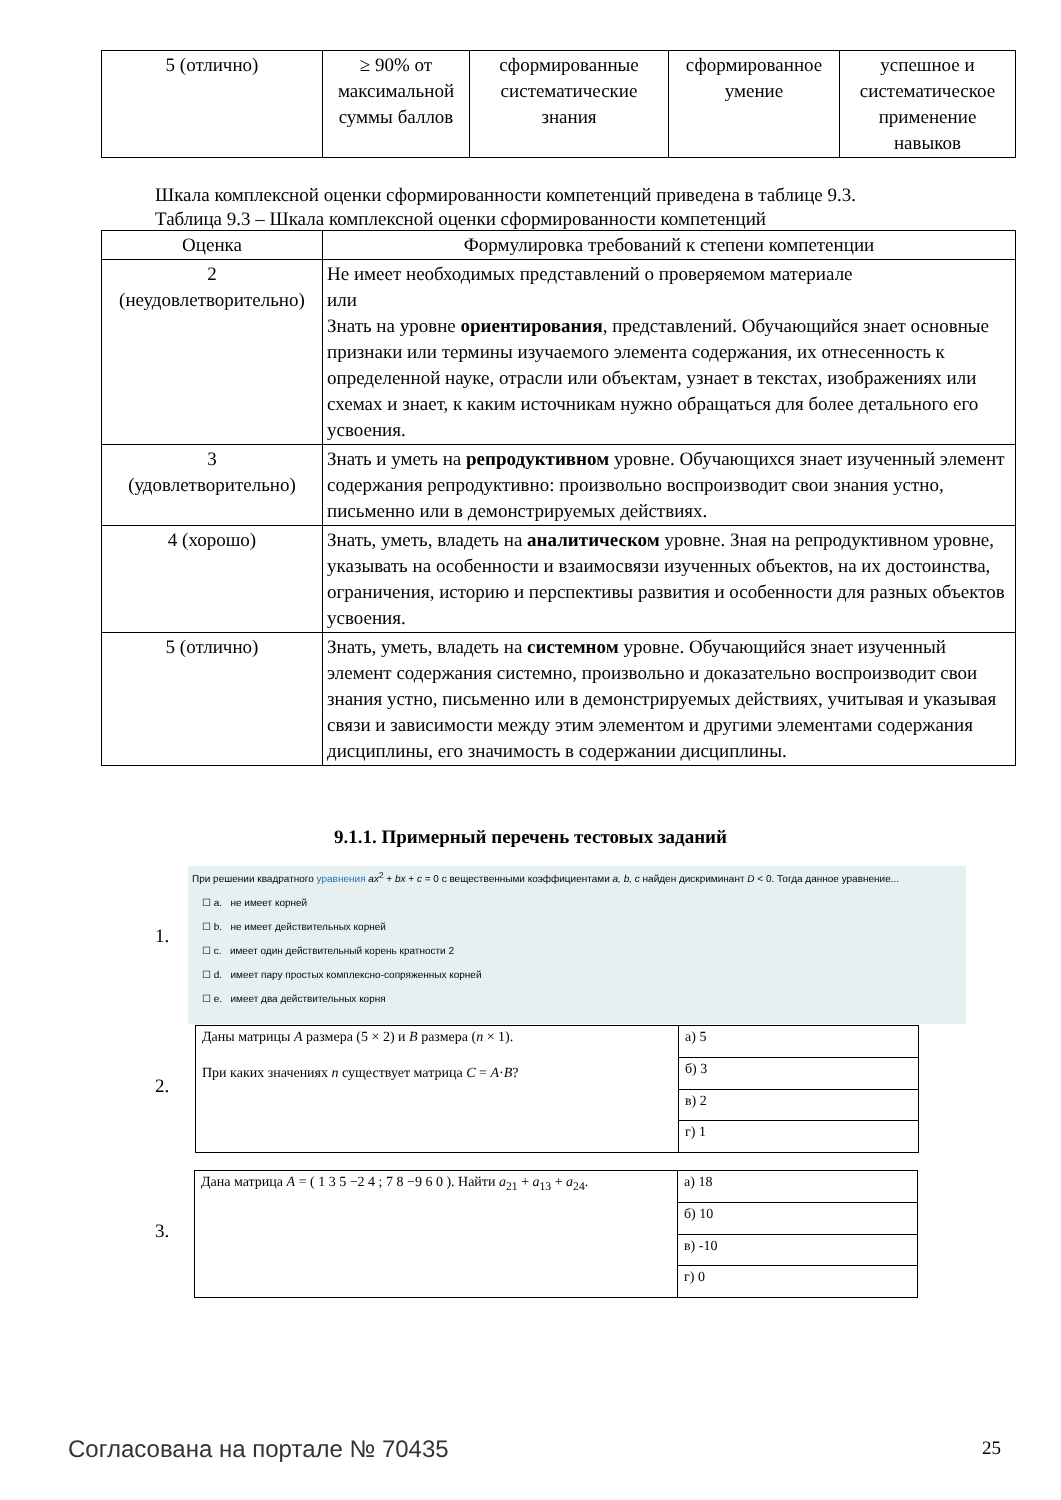| 5 (отлично) | ≥ 90% от максимальной суммы баллов | сформированные систематические знания | сформированное умение | успешное и систематическое применение навыков |
Шкала комплексной оценки сформированности компетенций приведена в таблице 9.3.
Таблица 9.3 – Шкала комплексной оценки сформированности компетенций
| Оценка | Формулировка требований к степени компетенции |
| --- | --- |
| 2 (неудовлетворительно) | Не имеет необходимых представлений о проверяемом материале или Знать на уровне ориентирования , представлений. Обучающийся знает основные признаки или термины изучаемого элемента содержания, их отнесенность к определенной науке, отрасли или объектам, узнает в текстах, изображениях или схемах и знает, к каким источникам нужно обращаться для более детального его усвоения. |
| 3 (удовлетворительно) | Знать и уметь на репродуктивном уровне. Обучающихся знает изученный элемент содержания репродуктивно: произвольно воспроизводит свои знания устно, письменно или в демонстрируемых действиях. |
| 4 (хорошо) | Знать, уметь, владеть на аналитическом уровне. Зная на репродуктивном уровне, указывать на особенности и взаимосвязи изученных объектов, на их достоинства, ограничения, историю и перспективы развития и особенности для разных объектов усвоения. |
| 5 (отлично) | Знать, уметь, владеть на системном уровне. Обучающийся знает изученный элемент содержания системно, произвольно и доказательно воспроизводит свои знания устно, письменно или в демонстрируемых действиях, учитывая и указывая связи и зависимости между этим элементом и другими элементами содержания дисциплины, его значимость в содержании дисциплины. |
9.1.1. Примерный перечень тестовых заданий
1.
При решении квадратного уравнения ax<sup>2</sup> + bx + c = 0 с вещественными коэффициентами a, b, c найден дискриминант D < 0. Тогда данное уравнение...
☐ a. не имеет корней
☐ b. не имеет действительных корней
☐ c. имеет один действительный корень кратности 2
☐ d. имеет пару простых комплексно-сопряженных корней
☐ e. имеет два действительных корня
2.
| Даны матрицы A размера (5 × 2) и B размера ( n × 1). При каких значениях n существует матрица C = A · B ? | а) 5 |
| | б) 3 |
| | в) 2 |
| | г) 1 |
3.
| Дана матрица A = ( 1 3 5 −2 4 ; 7 8 −9 6 0 ). Найти a<sub>21</sub> + a<sub>13</sub> + a<sub>24</sub>. | а) 18 |
| | б) 10 |
| | в) -10 |
| | г) 0 |
Согласована на портале № 70435 25